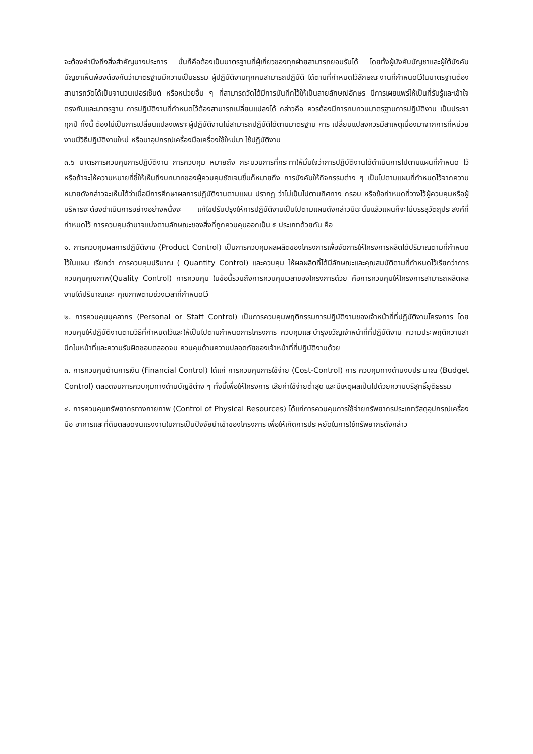จะต้องคำนึงถึงสิ่งสำคัญบางประการ นั่นก็คือต้องเป็นมาตรฐานที่ผู้เกี่ยวของทุกฝ่ายสามารถยอมรับได้ โดยทั้งผู้บังคับบัญชาและผู้ใต้บังคับบัญชาเห็นพ้องต้องกันว่ามาตรฐานมีความเป็นธรรม ผู้ปฏิบัติงานทุกคนสามารถปฏิบัติ ได้ตามที่กำหนดไว้ลักษณะงานที่กำหนดไว้ในมาตรฐานต้องสามารถวัดได้เป็นจานวนเปอร์เซ็นต์ หรือหน่วยอื่น ๆ ที่สามารถวัดได้มีการบันทึกไว้ให้เป็นลายลักษณ์อักษร มีการเผยแพร่ให้เป็นที่รับรู้และเข้าใจตรงกันและมาตรฐาน การปฏิบัติงานที่กำหนดไว้ต้องสามารถเปลี่ยนแปลงได้ กล่าวคือ ควรต้องมีการทบทวนมาตรฐานการปฏิบัติงาน เป็นประจาทุกปี ทั้งนี้ ต้องไม่เป็นการเปลี่ยนแปลงเพราะผู้ปฏิบัติงานไม่สามารถปฏิบัติได้ตามมาตรฐาน การ เปลี่ยนแปลงควรมีสาเหตุเนื่องมาจากการที่หน่วยงานมีวิธีปฏิบัติงานใหม่ หรือนาอุปกรณ์เครื่องมือเครื่องใช้ใหม่มา ใช้ปฏิบัติงาน
๓.๖ มาตรการควบคุมการปฏิบัติงาน การควบคุม หมายถึง กระบวนการที่กระทาให้มั่นใจว่าการปฏิบัติงานได้ดำเนินการไปตามแผนที่กำหนด ไว้หรือถ้าจะให้ความหมายที่ชี้ให้เห็นถึงบทบาทของผู้ควบคุมชัดเจนขึ้นก็หมายถึง การบังคับให้กิจกรรมต่าง ๆ เป็นไปตามแผนที่กำหนดไว้จากความหมายดังกล่าวจะเห็นได้ว่าเมื่อมีการศึกษาผลการปฏิบัติงานตามแผน ปรากฏ ว่าไม่เป็นไปตามทิศทาง กรอบ หรือข้อกำหนดที่วางไว้ผู้ควบคุมหรือผู้บริหารจะต้องดำเนินการอย่างอย่างหนึ่งจะ แก้ไขปรับปรุงให้การปฏิบัติงานเป็นไปตามแผนดังกล่าวมิฉะนั้นแล้วแผนก็จะไม่บรรลุวัตถุประสงค์ที่กำหนดไว้ การควบคุมอำนาจแบ่งตามลักษณะของสิ่งที่ถูกควบคุมออกเป็น ๕ ประเภทด้วยกัน คือ
๑. การควบคุมผลการปฏิบัติงาน (Product Control) เป็นการควบคุมผลผลิตของโครงการเพื่อจัดการให้โครงการผลิตได้ปริมาณตามที่กำหนดไว้ในแผน เรียกว่า การควบคุมปริมาณ ( Quantity Control) และควบคุม ให้ผลผลิตที่ได้มีลักษณะและคุณสมบัติตามที่กำหนดไว้เรียกว่าการควบคุมคุณภาพ(Quality Control) การควบคุม ในข้อนี้รวมถึงการควบคุมเวลาของโครงการด้วย คือการควบคุมให้โครงการสามารถผลิตผลงานได้ปริมาณและ คุณภาพตามช่วงเวลาที่กำหนดไว้
๒. การควบคุมบุคลากร (Personal or Staff Control) เป็นการควบคุมพฤติกรรมการปฏิบัติงานของเจ้าหน้าที่ที่ปฏิบัติงานโครงการ โดยควบคุมให้ปฏิบัติงานตามวิธีที่กำหนดไว้และให้เป็นไปตามกำหนดการโครงการ ควบคุมและบำรุงขวัญเจ้าหน้าที่ที่ปฏิบัติงาน ความประพฤติความสานึกในหน้าที่และความรับผิดชอบตลอดจน ควบคุมด้านความปลอดภัยของเจ้าหน้าที่ที่ปฏิบัติงานด้วย
๓. การควบคุมด้านการเงิน (Financial Control) ได้แก่ การควบคุมการใช้จ่าย (Cost-Control) การ ควบคุมทางด้านงบประมาณ (Budget Control) ตลอดจนการควบคุมทางด้านบัญชีต่าง ๆ ทั้งนี้เพื่อให้โครงการ เสียค่าใช้จ่ายต่ำสุด และมีเหตุผลเป็นไปด้วยความบริสุทธิ์ยุติธรรม
๔. การควบคุมทรัพยากรทางกายภาพ (Control of Physical Resources) ได้แก่การควบคุมการใช้จ่ายทรัพยากรประเภทวัสดุอุปกรณ์เครื่องมือ อาคารและที่ดินตลอดจนแรงงานในการเป็นปัจจัยนำเข้าของโครงการ เพื่อให้เกิดการประหยัดในการใช้ทรัพยากรดังกล่าว